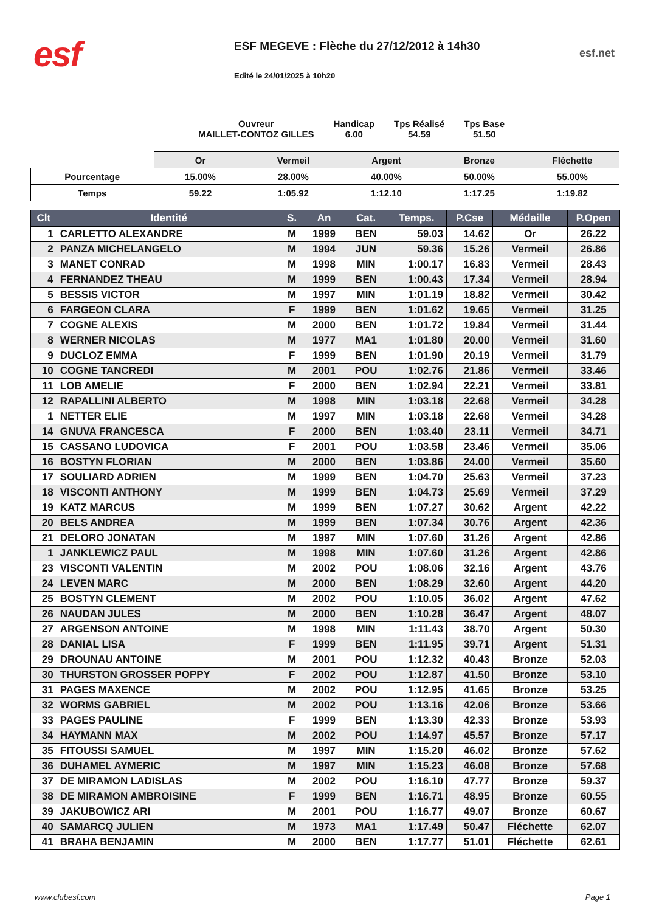esf
ESF MEGEVE : Flèche du 27/12/2012 à 14h30
Edité le 24/01/2025 à 10h20
esf.net
Ouvreur
MAILLET-CONTOZ GILLES
Handicap
6.00
Tps Réalisé
54.59
Tps Base
51.50
| | Or | Vermeil | Argent | Bronze | Fléchette |
| Pourcentage | 15.00% | 28.00% | 40.00% | 50.00% | 55.00% |
| Temps | 59.22 | 1:05.92 | 1:12.10 | 1:17.25 | 1:19.82 |
| Clt | Identité | S. | An | Cat. | Temps. | P.Cse | Médaille | P.Open |
| --- | --- | --- | --- | --- | --- | --- | --- | --- |
| 1 | CARLETTO ALEXANDRE | M | 1999 | BEN | 59.03 | 14.62 | Or | 26.22 |
| 2 | PANZA MICHELANGELO | M | 1994 | JUN | 59.36 | 15.26 | Vermeil | 26.86 |
| 3 | MANET CONRAD | M | 1998 | MIN | 1:00.17 | 16.83 | Vermeil | 28.43 |
| 4 | FERNANDEZ THEAU | M | 1999 | BEN | 1:00.43 | 17.34 | Vermeil | 28.94 |
| 5 | BESSIS VICTOR | M | 1997 | MIN | 1:01.19 | 18.82 | Vermeil | 30.42 |
| 6 | FARGEON CLARA | F | 1999 | BEN | 1:01.62 | 19.65 | Vermeil | 31.25 |
| 7 | COGNE ALEXIS | M | 2000 | BEN | 1:01.72 | 19.84 | Vermeil | 31.44 |
| 8 | WERNER NICOLAS | M | 1977 | MA1 | 1:01.80 | 20.00 | Vermeil | 31.60 |
| 9 | DUCLOZ EMMA | F | 1999 | BEN | 1:01.90 | 20.19 | Vermeil | 31.79 |
| 10 | COGNE TANCREDI | M | 2001 | POU | 1:02.76 | 21.86 | Vermeil | 33.46 |
| 11 | LOB AMELIE | F | 2000 | BEN | 1:02.94 | 22.21 | Vermeil | 33.81 |
| 12 | RAPALLINI ALBERTO | M | 1998 | MIN | 1:03.18 | 22.68 | Vermeil | 34.28 |
| 1 | NETTER ELIE | M | 1997 | MIN | 1:03.18 | 22.68 | Vermeil | 34.28 |
| 14 | GNUVA FRANCESCA | F | 2000 | BEN | 1:03.40 | 23.11 | Vermeil | 34.71 |
| 15 | CASSANO LUDOVICA | F | 2001 | POU | 1:03.58 | 23.46 | Vermeil | 35.06 |
| 16 | BOSTYN FLORIAN | M | 2000 | BEN | 1:03.86 | 24.00 | Vermeil | 35.60 |
| 17 | SOULIARD ADRIEN | M | 1999 | BEN | 1:04.70 | 25.63 | Vermeil | 37.23 |
| 18 | VISCONTI ANTHONY | M | 1999 | BEN | 1:04.73 | 25.69 | Vermeil | 37.29 |
| 19 | KATZ MARCUS | M | 1999 | BEN | 1:07.27 | 30.62 | Argent | 42.22 |
| 20 | BELS ANDREA | M | 1999 | BEN | 1:07.34 | 30.76 | Argent | 42.36 |
| 21 | DELORO JONATAN | M | 1997 | MIN | 1:07.60 | 31.26 | Argent | 42.86 |
| 1 | JANKLEWICZ PAUL | M | 1998 | MIN | 1:07.60 | 31.26 | Argent | 42.86 |
| 23 | VISCONTI VALENTIN | M | 2002 | POU | 1:08.06 | 32.16 | Argent | 43.76 |
| 24 | LEVEN MARC | M | 2000 | BEN | 1:08.29 | 32.60 | Argent | 44.20 |
| 25 | BOSTYN CLEMENT | M | 2002 | POU | 1:10.05 | 36.02 | Argent | 47.62 |
| 26 | NAUDAN JULES | M | 2000 | BEN | 1:10.28 | 36.47 | Argent | 48.07 |
| 27 | ARGENSON ANTOINE | M | 1998 | MIN | 1:11.43 | 38.70 | Argent | 50.30 |
| 28 | DANIAL LISA | F | 1999 | BEN | 1:11.95 | 39.71 | Argent | 51.31 |
| 29 | DROUNAU ANTOINE | M | 2001 | POU | 1:12.32 | 40.43 | Bronze | 52.03 |
| 30 | THURSTON GROSSER POPPY | F | 2002 | POU | 1:12.87 | 41.50 | Bronze | 53.10 |
| 31 | PAGES MAXENCE | M | 2002 | POU | 1:12.95 | 41.65 | Bronze | 53.25 |
| 32 | WORMS GABRIEL | M | 2002 | POU | 1:13.16 | 42.06 | Bronze | 53.66 |
| 33 | PAGES PAULINE | F | 1999 | BEN | 1:13.30 | 42.33 | Bronze | 53.93 |
| 34 | HAYMANN MAX | M | 2002 | POU | 1:14.97 | 45.57 | Bronze | 57.17 |
| 35 | FITOUSSI SAMUEL | M | 1997 | MIN | 1:15.20 | 46.02 | Bronze | 57.62 |
| 36 | DUHAMEL AYMERIC | M | 1997 | MIN | 1:15.23 | 46.08 | Bronze | 57.68 |
| 37 | DE MIRAMON LADISLAS | M | 2002 | POU | 1:16.10 | 47.77 | Bronze | 59.37 |
| 38 | DE MIRAMON AMBROISINE | F | 1999 | BEN | 1:16.71 | 48.95 | Bronze | 60.55 |
| 39 | JAKUBOWICZ ARI | M | 2001 | POU | 1:16.77 | 49.07 | Bronze | 60.67 |
| 40 | SAMARCQ JULIEN | M | 1973 | MA1 | 1:17.49 | 50.47 | Fléchette | 62.07 |
| 41 | BRAHA BENJAMIN | M | 2000 | BEN | 1:17.77 | 51.01 | Fléchette | 62.61 |
www.clubesf.com Page 1